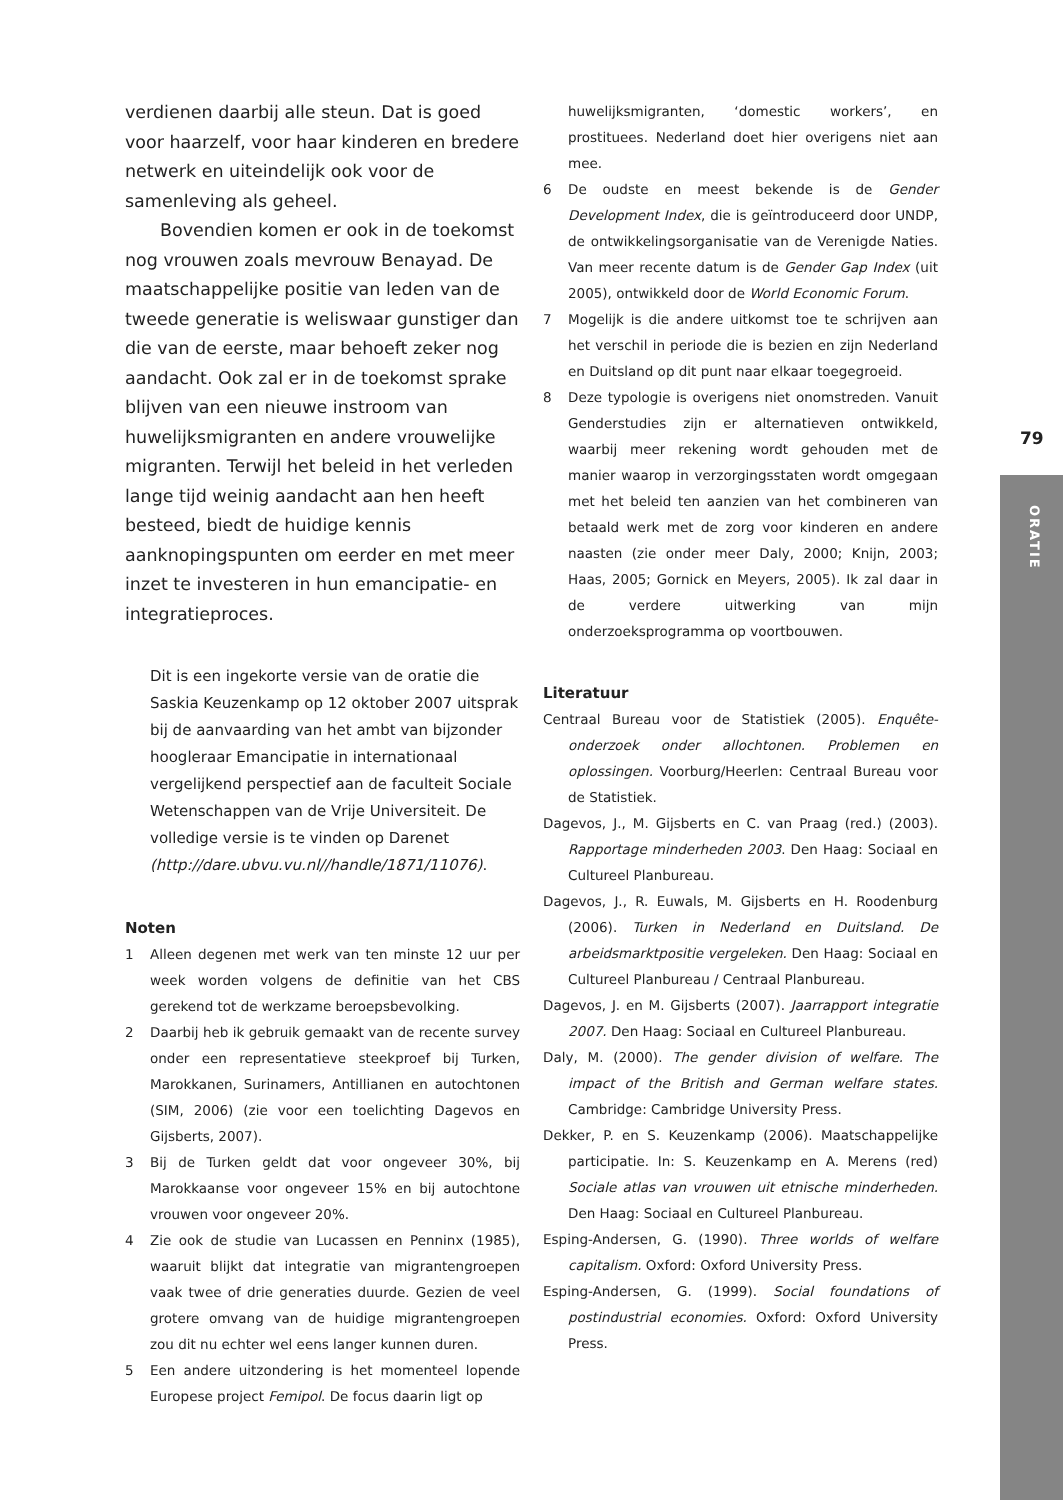verdienen daarbij alle steun. Dat is goed voor haarzelf, voor haar kinderen en bredere netwerk en uiteindelijk ook voor de samenleving als geheel.
Bovendien komen er ook in de toekomst nog vrouwen zoals mevrouw Benayad. De maatschappelijke positie van leden van de tweede generatie is weliswaar gunstiger dan die van de eerste, maar behoeft zeker nog aandacht. Ook zal er in de toekomst sprake blijven van een nieuwe instroom van huwelijksmigranten en andere vrouwelijke migranten. Terwijl het beleid in het verleden lange tijd weinig aandacht aan hen heeft besteed, biedt de huidige kennis aanknopingspunten om eerder en met meer inzet te investeren in hun emancipatie- en integratieproces.
Dit is een ingekorte versie van de oratie die Saskia Keuzenkamp op 12 oktober 2007 uitsprak bij de aanvaarding van het ambt van bijzonder hoogleraar Emancipatie in internationaal vergelijkend perspectief aan de faculteit Sociale Wetenschappen van de Vrije Universiteit. De volledige versie is te vinden op Darenet (http://dare.ubvu.vu.nl//handle/1871/11076).
Noten
1 Alleen degenen met werk van ten minste 12 uur per week worden volgens de definitie van het CBS gerekend tot de werkzame beroepsbevolking.
2 Daarbij heb ik gebruik gemaakt van de recente survey onder een representatieve steekproef bij Turken, Marokkanen, Surinamers, Antillianen en autochtonen (SIM, 2006) (zie voor een toelichting Dagevos en Gijsberts, 2007).
3 Bij de Turken geldt dat voor ongeveer 30%, bij Marokkaanse voor ongeveer 15% en bij autochtone vrouwen voor ongeveer 20%.
4 Zie ook de studie van Lucassen en Penninx (1985), waaruit blijkt dat integratie van migrantengroepen vaak twee of drie generaties duurde. Gezien de veel grotere omvang van de huidige migrantengroepen zou dit nu echter wel eens langer kunnen duren.
5 Een andere uitzondering is het momenteel lopende Europese project Femipol. De focus daarin ligt op
huwelijksmigranten, ‘domestic workers’, en prostituees. Nederland doet hier overigens niet aan mee.
6 De oudste en meest bekende is de Gender Development Index, die is geïntroduceerd door UNDP, de ontwikkelingsorganisatie van de Verenigde Naties. Van meer recente datum is de Gender Gap Index (uit 2005), ontwikkeld door de World Economic Forum.
7 Mogelijk is die andere uitkomst toe te schrijven aan het verschil in periode die is bezien en zijn Nederland en Duitsland op dit punt naar elkaar toegegroeid.
8 Deze typologie is overigens niet onomstreden. Vanuit Genderstudies zijn er alternatieven ontwikkeld, waarbij meer rekening wordt gehouden met de manier waarop in verzorgingsstaten wordt omgegaan met het beleid ten aanzien van het combineren van betaald werk met de zorg voor kinderen en andere naasten (zie onder meer Daly, 2000; Knijn, 2003; Haas, 2005; Gornick en Meyers, 2005). Ik zal daar in de verdere uitwerking van mijn onderzoeksprogramma op voortbouwen.
Literatuur
Centraal Bureau voor de Statistiek (2005). Enquête-onderzoek onder allochtonen. Problemen en oplossingen. Voorburg/Heerlen: Centraal Bureau voor de Statistiek.
Dagevos, J., M. Gijsberts en C. van Praag (red.) (2003). Rapportage minderheden 2003. Den Haag: Sociaal en Cultureel Planbureau.
Dagevos, J., R. Euwals, M. Gijsberts en H. Roodenburg (2006). Turken in Nederland en Duitsland. De arbeidsmarktpositie vergeleken. Den Haag: Sociaal en Cultureel Planbureau / Centraal Planbureau.
Dagevos, J. en M. Gijsberts (2007). Jaarrapport integratie 2007. Den Haag: Sociaal en Cultureel Planbureau.
Daly, M. (2000). The gender division of welfare. The impact of the British and German welfare states. Cambridge: Cambridge University Press.
Dekker, P. en S. Keuzenkamp (2006). Maatschappelijke participatie. In: S. Keuzenkamp en A. Merens (red) Sociale atlas van vrouwen uit etnische minderheden. Den Haag: Sociaal en Cultureel Planbureau.
Esping-Andersen, G. (1990). Three worlds of welfare capitalism. Oxford: Oxford University Press.
Esping-Andersen, G. (1999). Social foundations of postindustrial economies. Oxford: Oxford University Press.
79
ORATIE